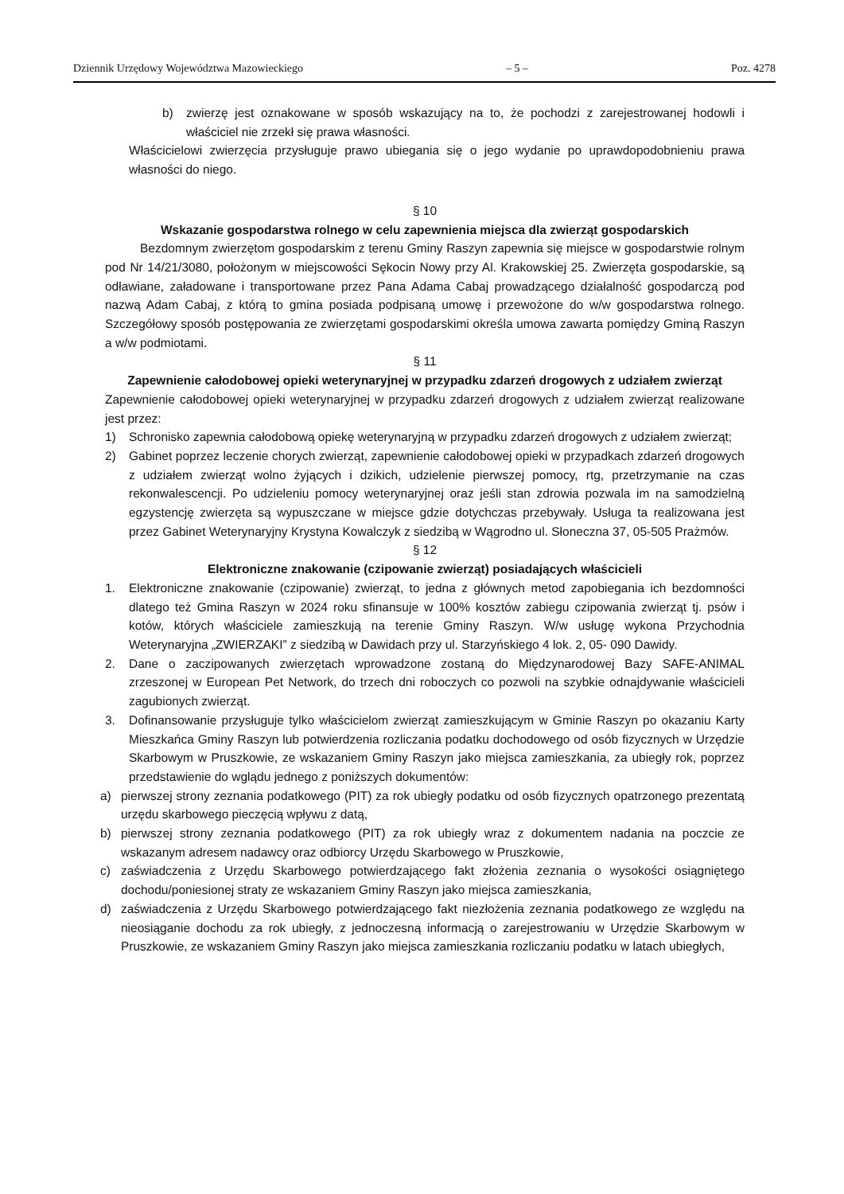Dziennik Urzędowy Województwa Mazowieckiego – 5 – Poz. 4278
b) zwierzę jest oznakowane w sposób wskazujący na to, że pochodzi z zarejestrowanej hodowli i właściciel nie zrzekł się prawa własności.
Właścicielowi zwierzęcia przysługuje prawo ubiegania się o jego wydanie po uprawdopodobnieniu prawa własności do niego.
§ 10
Wskazanie gospodarstwa rolnego w celu zapewnienia miejsca dla zwierząt gospodarskich
Bezdomnym zwierzętom gospodarskim z terenu Gminy Raszyn zapewnia się miejsce w gospodarstwie rolnym pod Nr 14/21/3080, położonym w miejscowości Sękocin Nowy przy Al. Krakowskiej 25. Zwierzęta gospodarskie, są odławiane, załadowane i transportowane przez Pana Adama Cabaj prowadzącego działalność gospodarczą pod nazwą Adam Cabaj, z którą to gmina posiada podpisaną umowę i przewożone do w/w gospodarstwa rolnego. Szczegółowy sposób postępowania ze zwierzętami gospodarskimi określa umowa zawarta pomiędzy Gminą Raszyn a w/w podmiotami.
§ 11
Zapewnienie całodobowej opieki weterynaryjnej w przypadku zdarzeń drogowych z udziałem zwierząt
Zapewnienie całodobowej opieki weterynaryjnej w przypadku zdarzeń drogowych z udziałem zwierząt realizowane jest przez:
1) Schronisko zapewnia całodobową opiekę weterynaryjną w przypadku zdarzeń drogowych z udziałem zwierząt;
2) Gabinet poprzez leczenie chorych zwierząt, zapewnienie całodobowej opieki w przypadkach zdarzeń drogowych z udziałem zwierząt wolno żyjących i dzikich, udzielenie pierwszej pomocy, rtg, przetrzymanie na czas rekonwalescencji. Po udzieleniu pomocy weterynaryjnej oraz jeśli stan zdrowia pozwala im na samodzielną egzystencję zwierzęta są wypuszczane w miejsce gdzie dotychczas przebywały. Usługa ta realizowana jest przez Gabinet Weterynaryjny Krystyna Kowalczyk z siedzibą w Wągrodno ul. Słoneczna 37, 05-505 Prażmów.
§ 12
Elektroniczne znakowanie (czipowanie zwierząt) posiadających właścicieli
1. Elektroniczne znakowanie (czipowanie) zwierząt, to jedna z głównych metod zapobiegania ich bezdomności dlatego też Gmina Raszyn w 2024 roku sfinansuje w 100% kosztów zabiegu czipowania zwierząt tj. psów i kotów, których właściciele zamieszkują na terenie Gminy Raszyn. W/w usługę wykona Przychodnia Weterynaryjna „ZWIERZAKI” z siedzibą w Dawidach przy ul. Starzyńskiego 4 lok. 2, 05- 090 Dawidy.
2. Dane o zaczipowanych zwierzętach wprowadzone zostaną do Międzynarodowej Bazy SAFE-ANIMAL zrzeszonej w European Pet Network, do trzech dni roboczych co pozwoli na szybkie odnajdywanie właścicieli zagubionych zwierząt.
3. Dofinansowanie przysługuje tylko właścicielom zwierząt zamieszkującym w Gminie Raszyn po okazaniu Karty Mieszkańca Gminy Raszyn lub potwierdzenia rozliczania podatku dochodowego od osób fizycznych w Urzędzie Skarbowym w Pruszkowie, ze wskazaniem Gminy Raszyn jako miejsca zamieszkania, za ubiegły rok, poprzez przedstawienie do wglądu jednego z poniższych dokumentów:
a) pierwszej strony zeznania podatkowego (PIT) za rok ubiegły podatku od osób fizycznych opatrzonego prezentatą urzędu skarbowego pieczęcią wpływu z datą,
b) pierwszej strony zeznania podatkowego (PIT) za rok ubiegły wraz z dokumentem nadania na poczcie ze wskazanym adresem nadawcy oraz odbiorcy Urzędu Skarbowego w Pruszkowie,
c) zaświadczenia z Urzędu Skarbowego potwierdzającego fakt złożenia zeznania o wysokości osiągniętego dochodu/poniesionej straty ze wskazaniem Gminy Raszyn jako miejsca zamieszkania,
d) zaświadczenia z Urzędu Skarbowego potwierdzającego fakt niezłożenia zeznania podatkowego ze względu na nieosiąganie dochodu za rok ubiegły, z jednoczesną informacją o zarejestrowaniu w Urzędzie Skarbowym w Pruszkowie, ze wskazaniem Gminy Raszyn jako miejsca zamieszkania rozliczaniu podatku w latach ubiegłych,